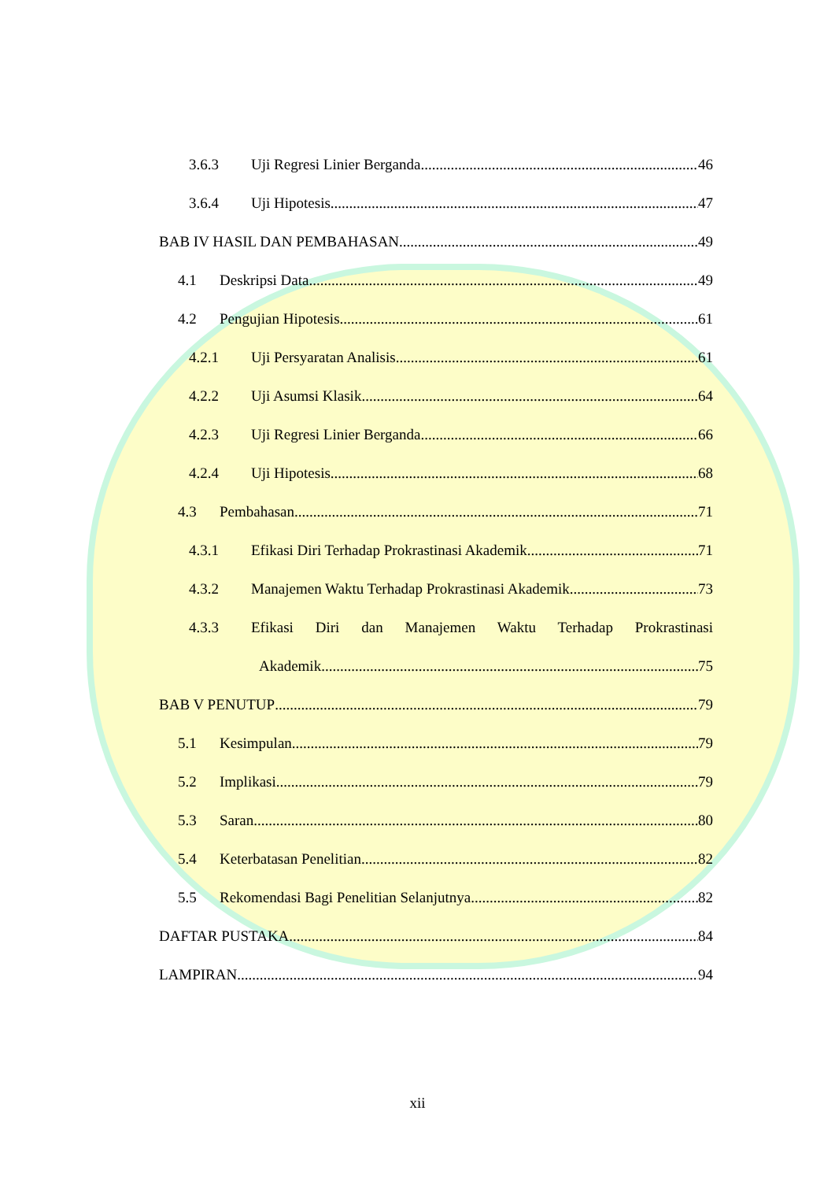3.6.3 Uji Regresi Linier Berganda 46
3.6.4 Uji Hipotesis 47
BAB IV HASIL DAN PEMBAHASAN 49
4.1 Deskripsi Data 49
4.2 Pengujian Hipotesis 61
4.2.1 Uji Persyaratan Analisis 61
4.2.2 Uji Asumsi Klasik 64
4.2.3 Uji Regresi Linier Berganda 66
4.2.4 Uji Hipotesis 68
4.3 Pembahasan 71
4.3.1 Efikasi Diri Terhadap Prokrastinasi Akademik 71
4.3.2 Manajemen Waktu Terhadap Prokrastinasi Akademik 73
4.3.3 Efikasi Diri dan Manajemen Waktu Terhadap Prokrastinasi
Akademik 75
BAB V PENUTUP 79
5.1 Kesimpulan 79
5.2 Implikasi 79
5.3 Saran 80
5.4 Keterbatasan Penelitian 82
5.5 Rekomendasi Bagi Penelitian Selanjutnya 82
DAFTAR PUSTAKA 84
LAMPIRAN 94
xii